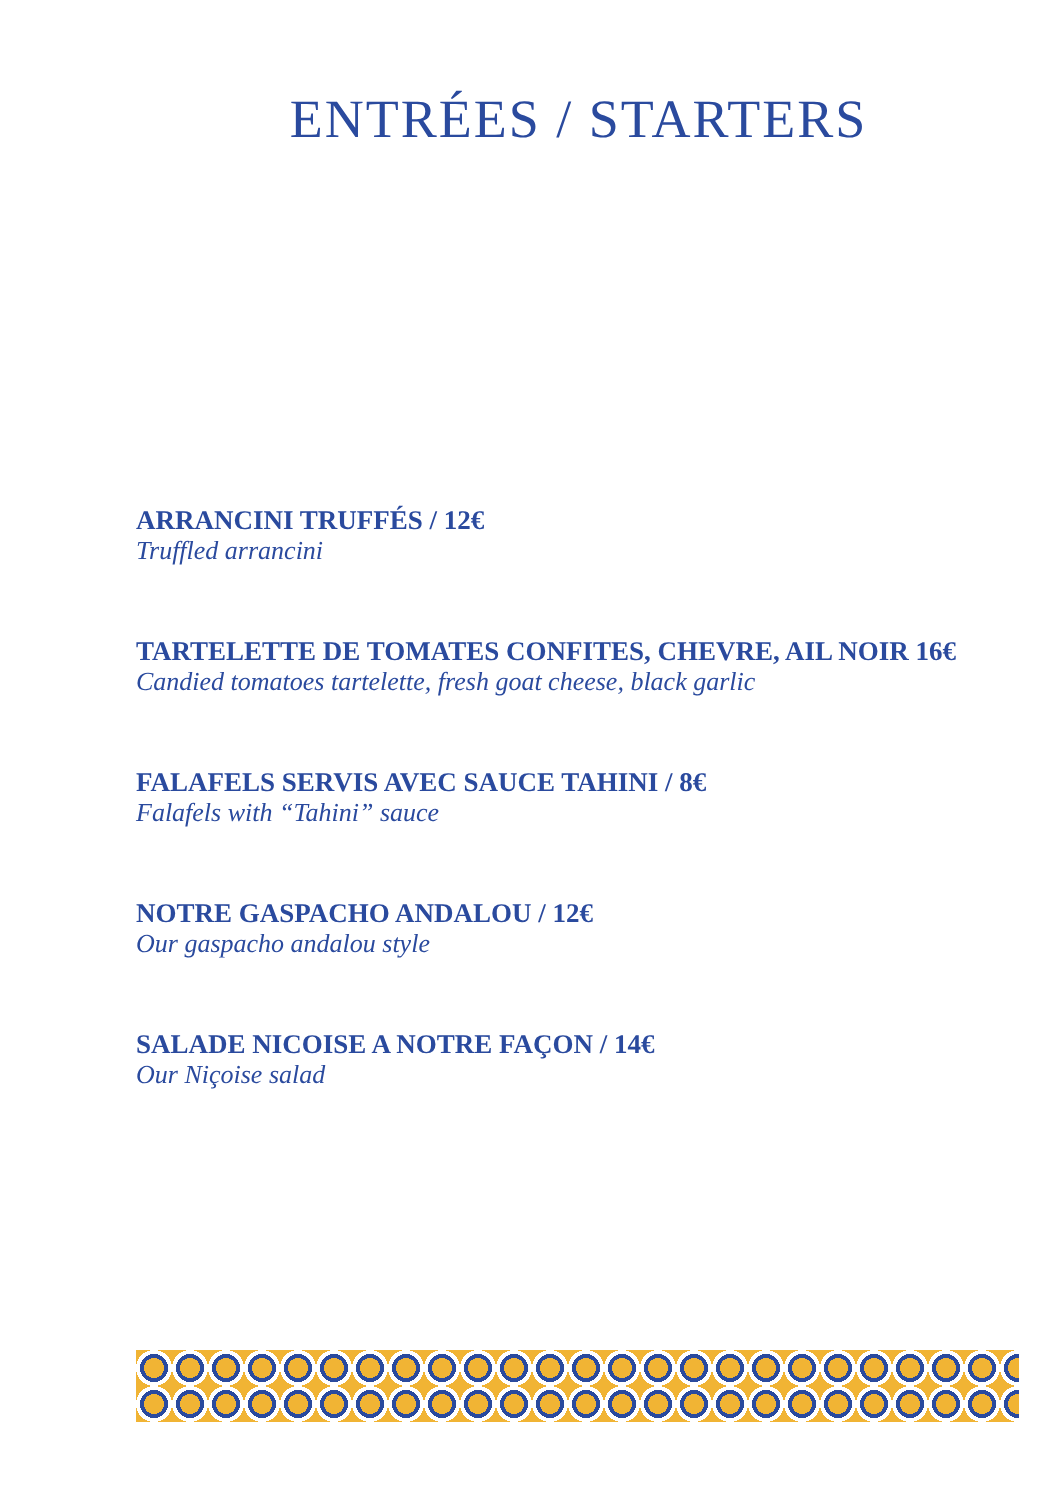ENTRÉES / STARTERS
ARRANCINI TRUFFÉS / 12€
Truffled arrancini
TARTELETTE DE TOMATES CONFITES, CHEVRE, AIL NOIR 16€
Candied tomatoes tartelette, fresh goat cheese, black garlic
FALAFELS SERVIS AVEC SAUCE TAHINI / 8€
Falafels with “Tahini” sauce
NOTRE GASPACHO ANDALOU / 12€
Our gaspacho andalou style
SALADE NICOISE A NOTRE FAÇON / 14€
Our Niçoise salad